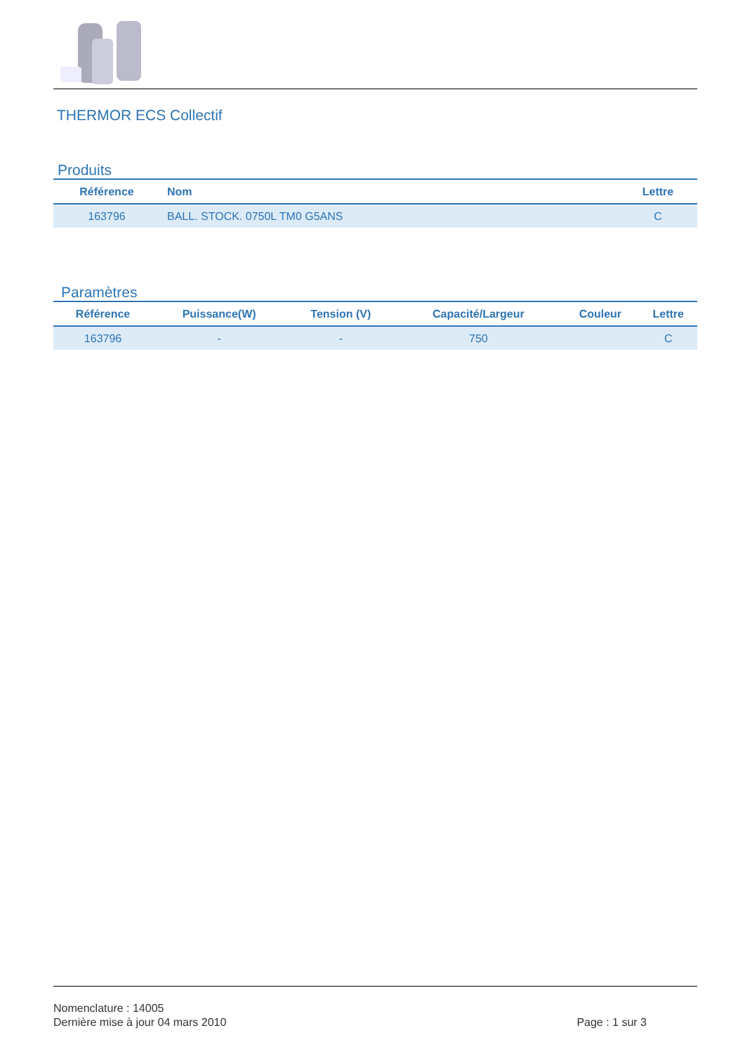THERMOR ECS Collectif
Produits
| Référence | Nom | Lettre |
| --- | --- | --- |
| 163796 | BALL. STOCK. 0750L TM0 G5ANS | C |
Paramètres
| Référence | Puissance(W) | Tension (V) | Capacité/Largeur | Couleur | Lettre |
| --- | --- | --- | --- | --- | --- |
| 163796 | - | - | 750 | | C |
Nomenclature : 14005
Dernière mise à jour 04 mars 2010
Page : 1 sur 3